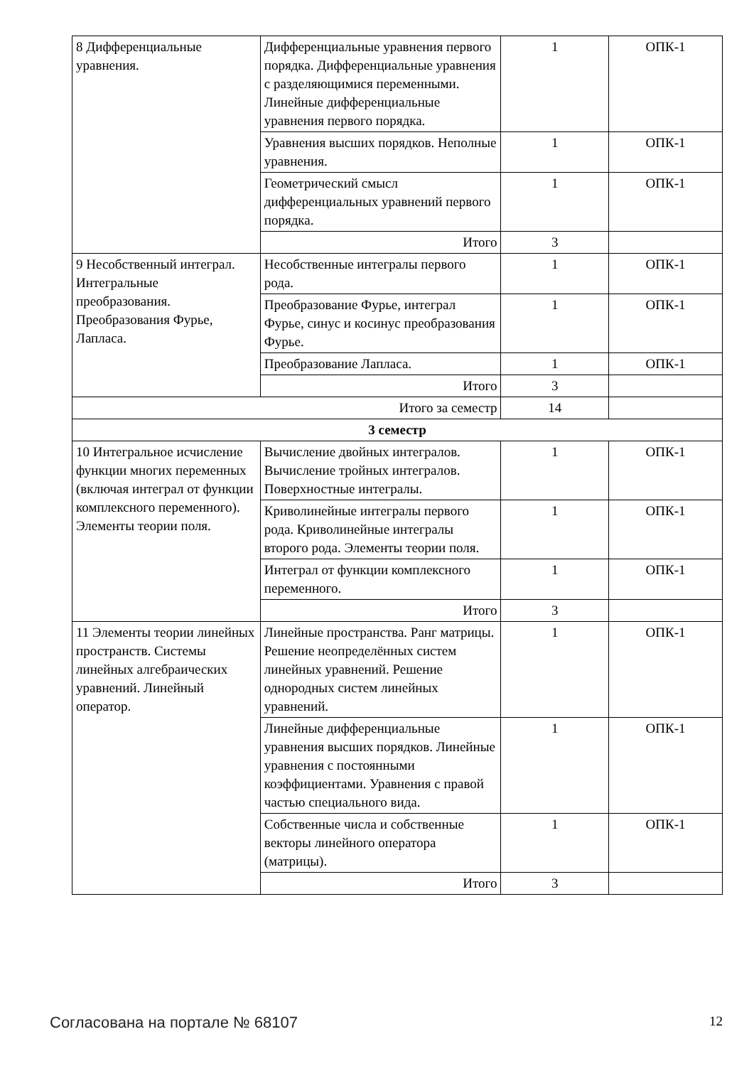| 8 Дифференциальные уравнения. | Дифференциальные уравнения первого порядка. Дифференциальные уравнения с разделяющимися переменными. Линейные дифференциальные уравнения первого порядка. | 1 | ОПК-1 |
| | Уравнения высших порядков. Неполные уравнения. | 1 | ОПК-1 |
| | Геометрический смысл дифференциальных уравнений первого порядка. | 1 | ОПК-1 |
| | Итого | 3 | |
| 9 Несобственный интеграл. Интегральные преобразования. Преобразования Фурье, Лапласа. | Несобственные интегралы первого рода. | 1 | ОПК-1 |
| | Преобразование Фурье, интеграл Фурье, синус и косинус преобразования Фурье. | 1 | ОПК-1 |
| | Преобразование Лапласа. | 1 | ОПК-1 |
| | Итого | 3 | |
| Итого за семестр | | 14 | |
| 3 семестр | | | |
| 10 Интегральное исчисление функции многих переменных (включая интеграл от функции комплексного переменного). Элементы теории поля. | Вычисление двойных интегралов. Вычисление тройных интегралов. Поверхностные интегралы. | 1 | ОПК-1 |
| | Криволинейные интегралы первого рода. Криволинейные интегралы второго рода. Элементы теории поля. | 1 | ОПК-1 |
| | Интеграл от функции комплексного переменного. | 1 | ОПК-1 |
| | Итого | 3 | |
| 11 Элементы теории линейных пространств. Системы линейных алгебраических уравнений. Линейный оператор. | Линейные пространства. Ранг матрицы. Решение неопределённых систем линейных уравнений. Решение однородных систем линейных уравнений. | 1 | ОПК-1 |
| | Линейные дифференциальные уравнения высших порядков. Линейные уравнения с постоянными коэффициентами. Уравнения с правой частью специального вида. | 1 | ОПК-1 |
| | Собственные числа и собственные векторы линейного оператора (матрицы). | 1 | ОПК-1 |
| | Итого | 3 | |
Согласована на портале № 68107 12